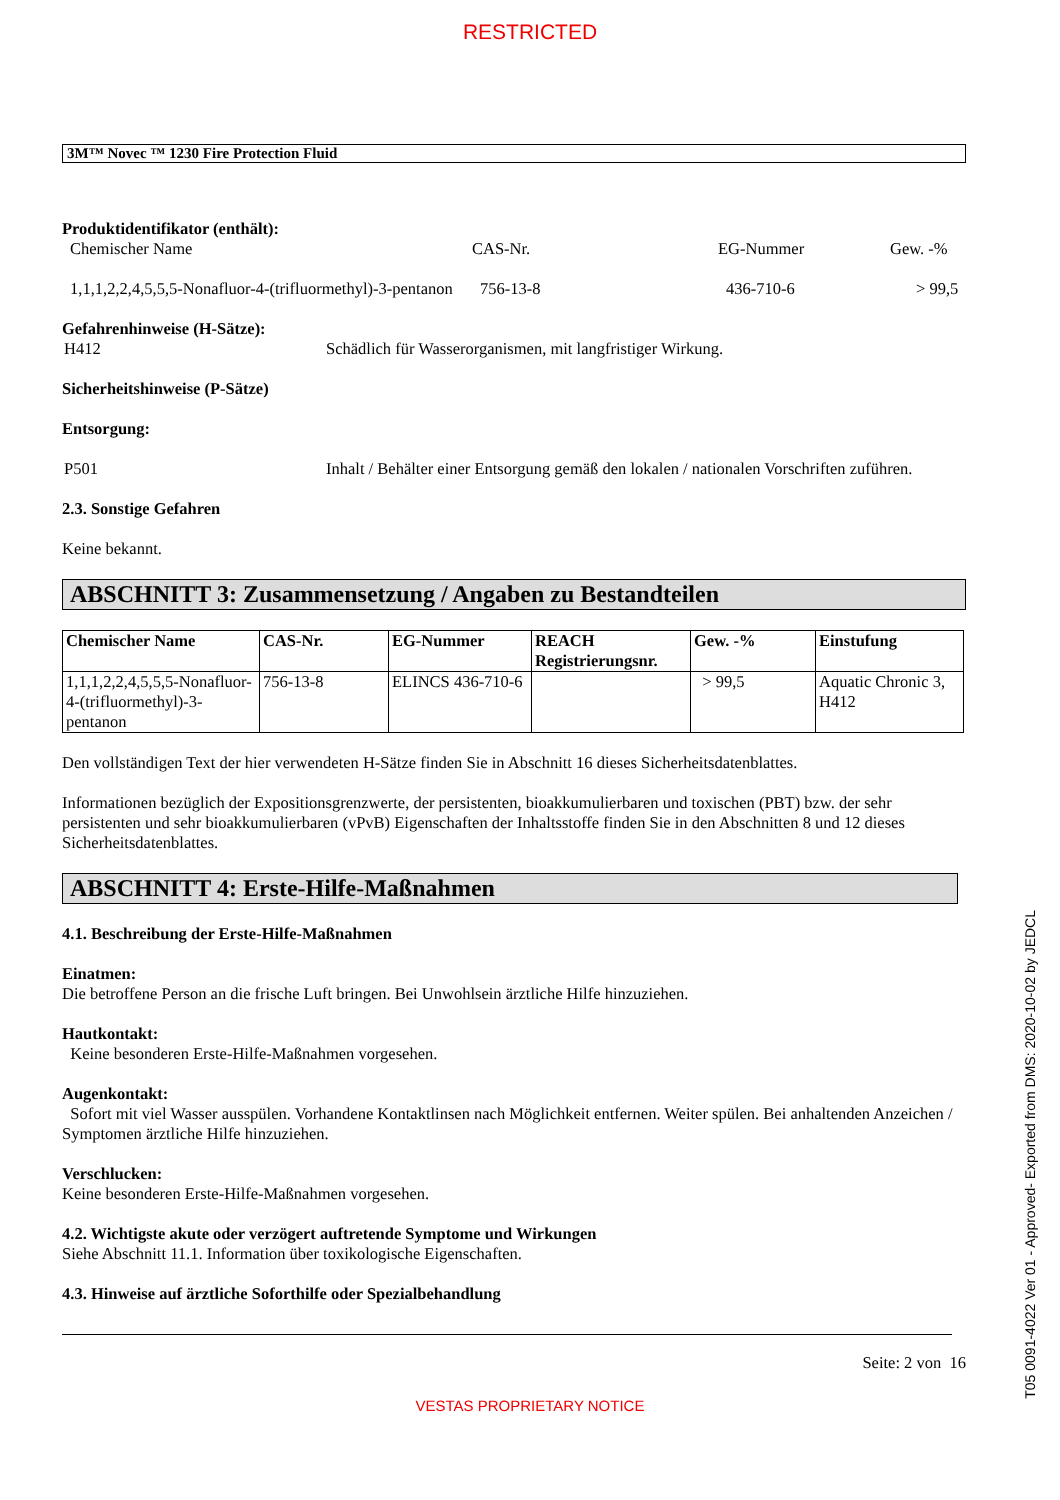RESTRICTED
3M™ Novec ™ 1230 Fire Protection Fluid
Produktidentifikator (enthält):
Chemischer Name CAS-Nr. EG-Nummer Gew. -%
1,1,1,2,2,4,5,5,5-Nonafluor-4-(trifluormethyl)-3-pentanon 756-13-8 436-710-6 > 99,5
Gefahrenhinweise (H-Sätze):
H412 Schädlich für Wasserorganismen, mit langfristiger Wirkung.
Sicherheitshinweise (P-Sätze)
Entsorgung:
P501 Inhalt / Behälter einer Entsorgung gemäß den lokalen / nationalen Vorschriften zuführen.
2.3. Sonstige Gefahren
Keine bekannt.
ABSCHNITT 3: Zusammensetzung / Angaben zu Bestandteilen
| Chemischer Name | CAS-Nr. | EG-Nummer | REACH Registrierungsnr. | Gew. -% | Einstufung |
| --- | --- | --- | --- | --- | --- |
| 1,1,1,2,2,4,5,5,5-Nonafluor-4-(trifluormethyl)-3-pentanon | 756-13-8 | ELINCS 436-710-6 | | > 99,5 | Aquatic Chronic 3, H412 |
Den vollständigen Text der hier verwendeten H-Sätze finden Sie in Abschnitt 16 dieses Sicherheitsdatenblattes.
Informationen bezüglich der Expositionsgrenzwerte, der persistenten, bioakkumulierbaren und toxischen (PBT) bzw. der sehr persistenten und sehr bioakkumulierbaren (vPvB) Eigenschaften der Inhaltsstoffe finden Sie in den Abschnitten 8 und 12 dieses Sicherheitsdatenblattes.
ABSCHNITT 4: Erste-Hilfe-Maßnahmen
4.1. Beschreibung der Erste-Hilfe-Maßnahmen
Einatmen:
Die betroffene Person an die frische Luft bringen. Bei Unwohlsein ärztliche Hilfe hinzuziehen.
Hautkontakt:
Keine besonderen Erste-Hilfe-Maßnahmen vorgesehen.
Augenkontakt:
Sofort mit viel Wasser ausspülen. Vorhandene Kontaktlinsen nach Möglichkeit entfernen. Weiter spülen. Bei anhaltenden Anzeichen / Symptomen ärztliche Hilfe hinzuziehen.
Verschlucken:
Keine besonderen Erste-Hilfe-Maßnahmen vorgesehen.
4.2. Wichtigste akute oder verzögert auftretende Symptome und Wirkungen
Siehe Abschnitt 11.1. Information über toxikologische Eigenschaften.
4.3. Hinweise auf ärztliche Soforthilfe oder Spezialbehandlung
Seite: 2 von 16
VESTAS PROPRIETARY NOTICE
T05 0091-4022 Ver 01 - Approved- Exported from DMS: 2020-10-02 by JEDCL